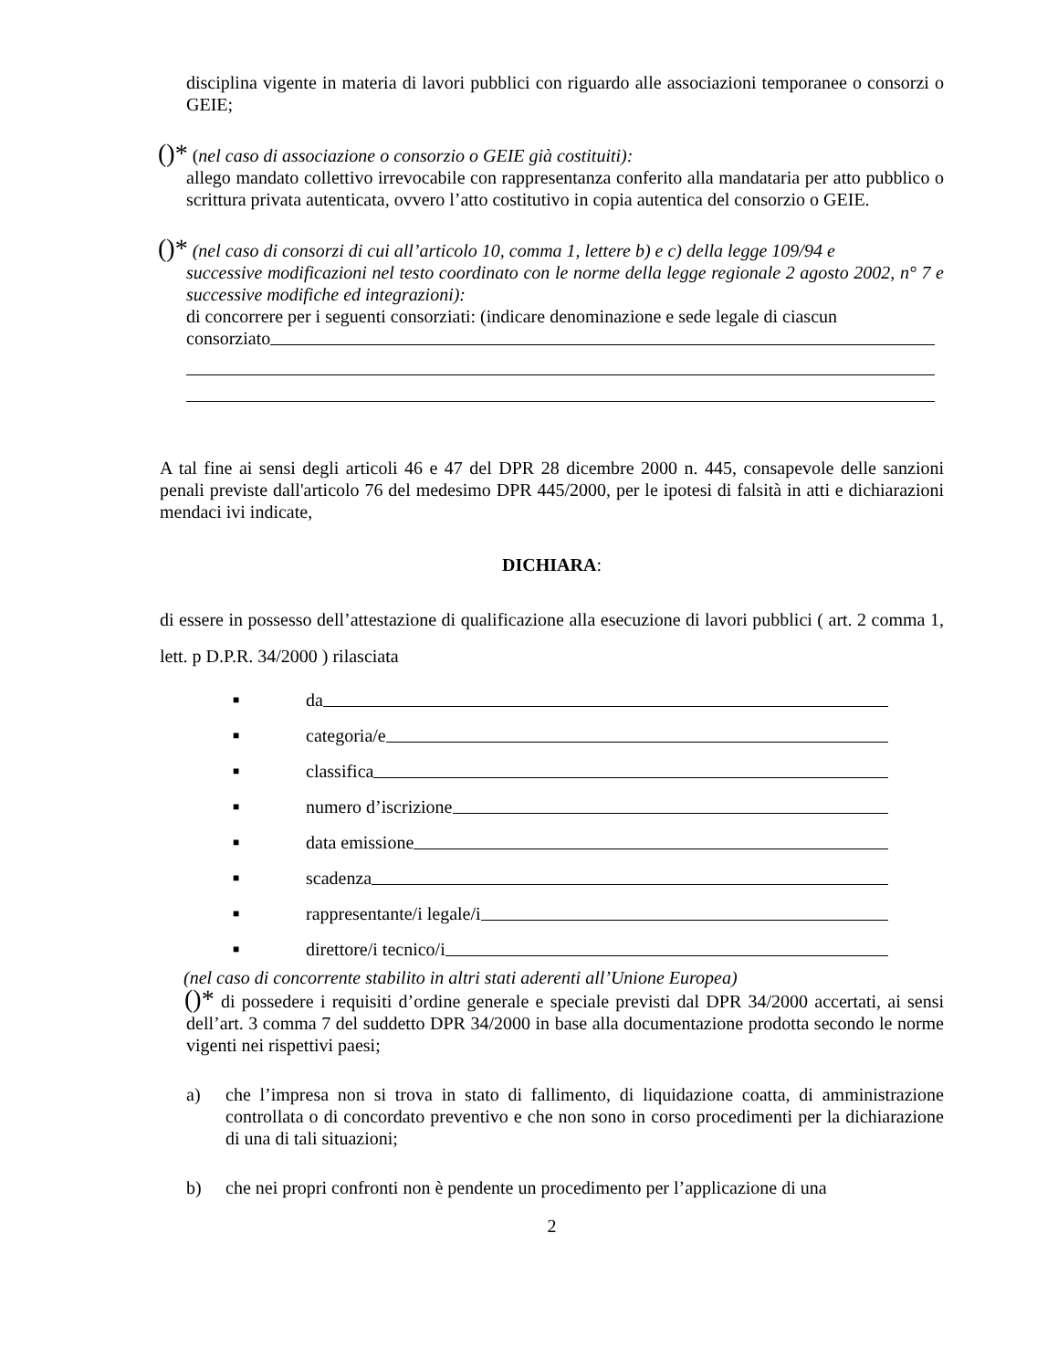disciplina vigente in materia di lavori pubblici con riguardo alle associazioni temporanee o consorzi o GEIE;
()* (nel caso di associazione o consorzio o GEIE già costituiti):
allego mandato collettivo irrevocabile con rappresentanza conferito alla mandataria per atto pubblico o scrittura privata autenticata, ovvero l’atto costitutivo in copia autentica del consorzio o GEIE.
()* (nel caso di consorzi di cui all’articolo 10, comma 1, lettere b) e c) della legge 109/94 e
successive modificazioni nel testo coordinato con le norme della legge regionale 2 agosto 2002, n° 7 e successive modifiche ed integrazioni):
di concorrere per i seguenti consorziati: (indicare denominazione e sede legale di ciascun
consorziato
A tal fine ai sensi degli articoli 46 e 47 del DPR 28 dicembre 2000 n. 445, consapevole delle sanzioni penali previste dall'articolo 76 del medesimo DPR 445/2000, per le ipotesi di falsità in atti e dichiarazioni mendaci ivi indicate,
DICHIARA:
di essere in possesso dell’attestazione di qualificazione alla esecuzione di lavori pubblici ( art. 2 comma 1, lett. p D.P.R. 34/2000 ) rilasciata
■ da
■ categoria/e
■ classifica
■ numero d’iscrizione
■ data emissione
■ scadenza
■ rappresentante/i legale/i
■ direttore/i tecnico/i
(nel caso di concorrente stabilito in altri stati aderenti all’Unione Europea)
()* di possedere i requisiti d’ordine generale e speciale previsti dal DPR 34/2000 accertati, ai sensi dell’art. 3 comma 7 del suddetto DPR 34/2000 in base alla documentazione prodotta secondo le norme vigenti nei rispettivi paesi;
a) che l’impresa non si trova in stato di fallimento, di liquidazione coatta, di amministrazione controllata o di concordato preventivo e che non sono in corso procedimenti per la dichiarazione di una di tali situazioni;
b) che nei propri confronti non è pendente un procedimento per l’applicazione di una
2